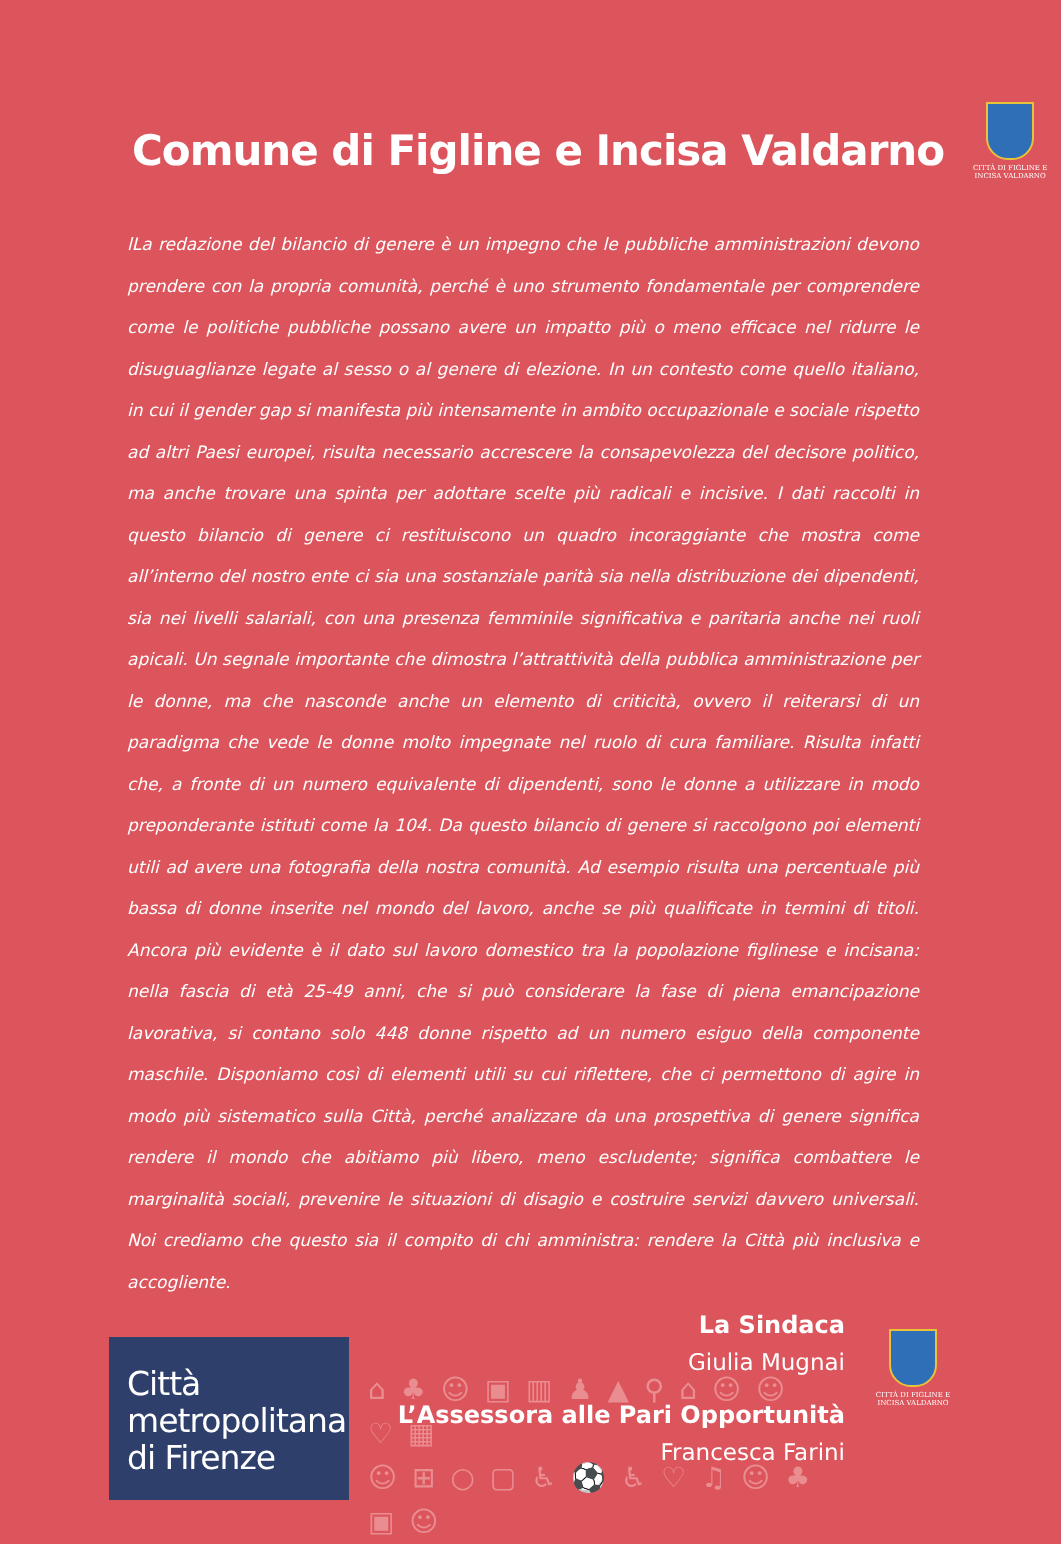Comune di Figline e Incisa Valdarno
CITTÀ DI FIGLINE E INCISA VALDARNO
lLa redazione del bilancio di genere è un impegno che le pubbliche amministrazioni devono prendere con la propria comunità, perché è uno strumento fondamentale per comprendere come le politiche pubbliche possano avere un impatto più o meno efficace nel ridurre le disuguaglianze legate al sesso o al genere di elezione. In un contesto come quello italiano, in cui il gender gap si manifesta più intensamente in ambito occupazionale e sociale rispetto ad altri Paesi europei, risulta necessario accrescere la consapevolezza del decisore politico, ma anche trovare una spinta per adottare scelte più radicali e incisive. I dati raccolti in questo bilancio di genere ci restituiscono un quadro incoraggiante che mostra come all’interno del nostro ente ci sia una sostanziale parità sia nella distribuzione dei dipendenti, sia nei livelli salariali, con una presenza femminile significativa e paritaria anche nei ruoli apicali. Un segnale importante che dimostra l’attrattività della pubblica amministrazione per le donne, ma che nasconde anche un elemento di criticità, ovvero il reiterarsi di un paradigma che vede le donne molto impegnate nel ruolo di cura familiare. Risulta infatti che, a fronte di un numero equivalente di dipendenti, sono le donne a utilizzare in modo preponderante istituti come la 104. Da questo bilancio di genere si raccolgono poi elementi utili ad avere una fotografia della nostra comunità. Ad esempio risulta una percentuale più bassa di donne inserite nel mondo del lavoro, anche se più qualificate in termini di titoli. Ancora più evidente è il dato sul lavoro domestico tra la popolazione figlinese e incisana: nella fascia di età 25-49 anni, che si può considerare la fase di piena emancipazione lavorativa, si contano solo 448 donne rispetto ad un numero esiguo della componente maschile. Disponiamo così di elementi utili su cui riflettere, che ci permettono di agire in modo più sistematico sulla Città, perché analizzare da una prospettiva di genere significa rendere il mondo che abitiamo più libero, meno escludente; significa combattere le marginalità sociali, prevenire le situazioni di disagio e costruire servizi davvero universali. Noi crediamo che questo sia il compito di chi amministra: rendere la Città più inclusiva e accogliente.
La Sindaca
Giulia Mugnai
L’Assessora alle Pari Opportunità
Francesca Farini
CITTÀ DI FIGLINE E INCISA VALDARNO
Città
metropolitana
di Firenze
⌂ ♣ ☺ ▣ ▥ ♟ ▲ ⚲ ⌂ ☺ ☺ ♡ ▦
☺ ⊞ ○ ▢ ♿ ⚽ ♿ ♡ ♫ ☺ ♣ ▣ ☺